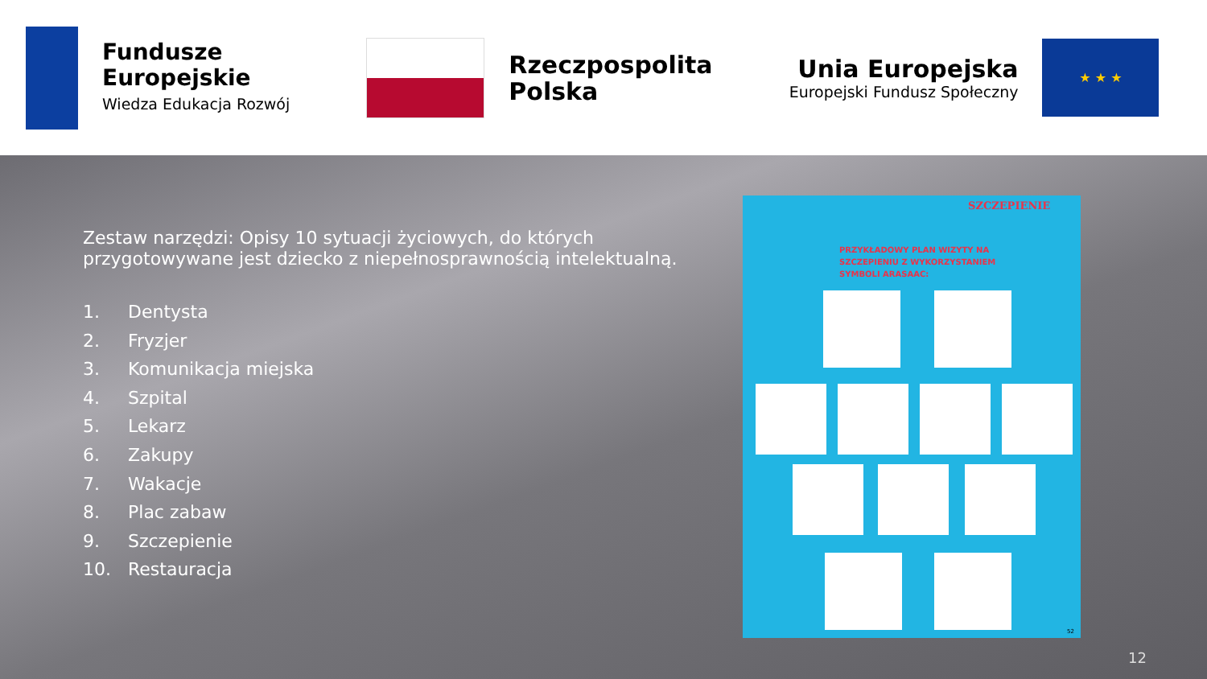Fundusze
Europejskie
Wiedza Edukacja Rozwój
Rzeczpospolita
Polska
Unia Europejska
Europejski Fundusz Społeczny
★ ★ ★
Zestaw narzędzi: Opisy 10 sytuacji życiowych, do których przygotowywane jest dziecko z niepełnosprawnością intelektualną.
1. Dentysta
2. Fryzjer
3. Komunikacja miejska
4. Szpital
5. Lekarz
6. Zakupy
7. Wakacje
8. Plac zabaw
9. Szczepienie
10. Restauracja
SZCZEPIENIE
PRZYKŁADOWY PLAN WIZYTY NA
SZCZEPIENIU Z WYKORZYSTANIEM
SYMBOLI ARASAAC:
52
12